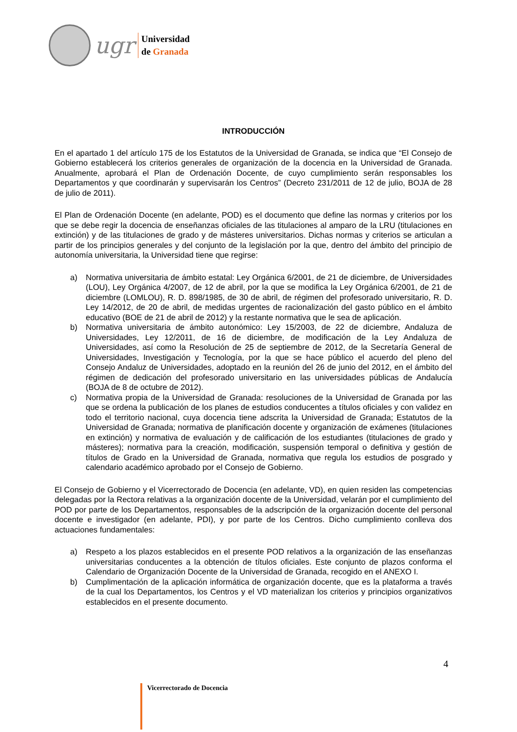ugr
Universidad
de Granada
INTRODUCCIÓN
En el apartado 1 del artículo 175 de los Estatutos de la Universidad de Granada, se indica que “El Consejo de Gobierno establecerá los criterios generales de organización de la docencia en la Universidad de Granada. Anualmente, aprobará el Plan de Ordenación Docente, de cuyo cumplimiento serán responsables los Departamentos y que coordinarán y supervisarán los Centros” (Decreto 231/2011 de 12 de julio, BOJA de 28 de julio de 2011).
El Plan de Ordenación Docente (en adelante, POD) es el documento que define las normas y criterios por los que se debe regir la docencia de enseñanzas oficiales de las titulaciones al amparo de la LRU (titulaciones en extinción) y de las titulaciones de grado y de másteres universitarios. Dichas normas y criterios se articulan a partir de los principios generales y del conjunto de la legislación por la que, dentro del ámbito del principio de autonomía universitaria, la Universidad tiene que regirse:
a) Normativa universitaria de ámbito estatal: Ley Orgánica 6/2001, de 21 de diciembre, de Universidades (LOU), Ley Orgánica 4/2007, de 12 de abril, por la que se modifica la Ley Orgánica 6/2001, de 21 de diciembre (LOMLOU), R. D. 898/1985, de 30 de abril, de régimen del profesorado universitario, R. D. Ley 14/2012, de 20 de abril, de medidas urgentes de racionalización del gasto público en el ámbito educativo (BOE de 21 de abril de 2012) y la restante normativa que le sea de aplicación.
b) Normativa universitaria de ámbito autonómico: Ley 15/2003, de 22 de diciembre, Andaluza de Universidades, Ley 12/2011, de 16 de diciembre, de modificación de la Ley Andaluza de Universidades, así como la Resolución de 25 de septiembre de 2012, de la Secretaría General de Universidades, Investigación y Tecnología, por la que se hace público el acuerdo del pleno del Consejo Andaluz de Universidades, adoptado en la reunión del 26 de junio del 2012, en el ámbito del régimen de dedicación del profesorado universitario en las universidades públicas de Andalucía (BOJA de 8 de octubre de 2012).
c) Normativa propia de la Universidad de Granada: resoluciones de la Universidad de Granada por las que se ordena la publicación de los planes de estudios conducentes a títulos oficiales y con validez en todo el territorio nacional, cuya docencia tiene adscrita la Universidad de Granada; Estatutos de la Universidad de Granada; normativa de planificación docente y organización de exámenes (titulaciones en extinción) y normativa de evaluación y de calificación de los estudiantes (titulaciones de grado y másteres); normativa para la creación, modificación, suspensión temporal o definitiva y gestión de títulos de Grado en la Universidad de Granada, normativa que regula los estudios de posgrado y calendario académico aprobado por el Consejo de Gobierno.
El Consejo de Gobierno y el Vicerrectorado de Docencia (en adelante, VD), en quien residen las competencias delegadas por la Rectora relativas a la organización docente de la Universidad, velarán por el cumplimiento del POD por parte de los Departamentos, responsables de la adscripción de la organización docente del personal docente e investigador (en adelante, PDI), y por parte de los Centros. Dicho cumplimiento conlleva dos actuaciones fundamentales:
a) Respeto a los plazos establecidos en el presente POD relativos a la organización de las enseñanzas universitarias conducentes a la obtención de títulos oficiales. Este conjunto de plazos conforma el Calendario de Organización Docente de la Universidad de Granada, recogido en el ANEXO I.
b) Cumplimentación de la aplicación informática de organización docente, que es la plataforma a través de la cual los Departamentos, los Centros y el VD materializan los criterios y principios organizativos establecidos en el presente documento.
4
Vicerrectorado de Docencia